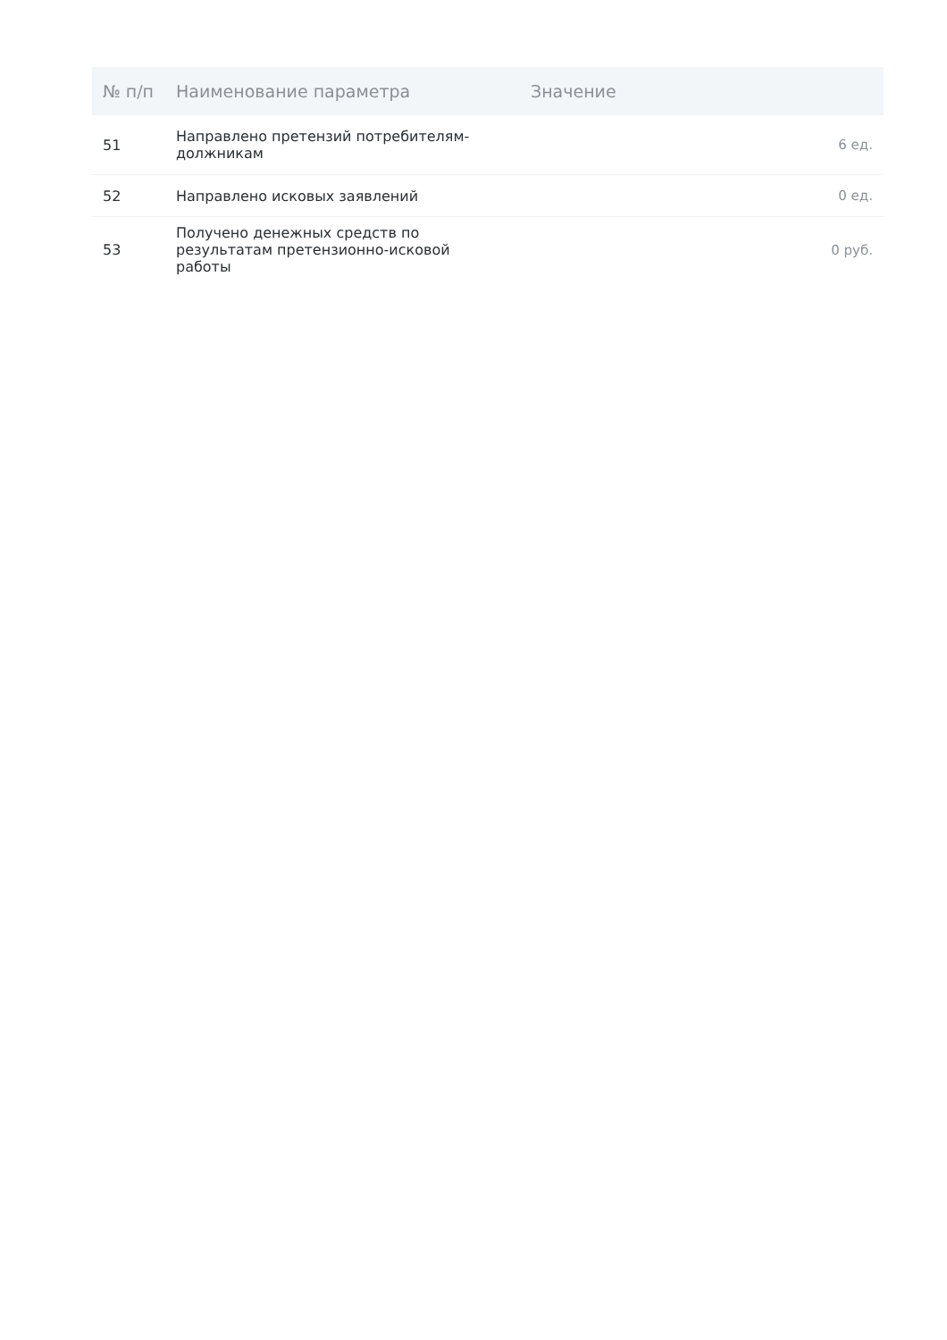| № п/п | Наименование параметра | Значение |
| --- | --- | --- |
| 51 | Направлено претензий потребителям-должникам | 6 ед. |
| 52 | Направлено исковых заявлений | 0 ед. |
| 53 | Получено денежных средств по результатам претензионно-исковой работы | 0 руб. |